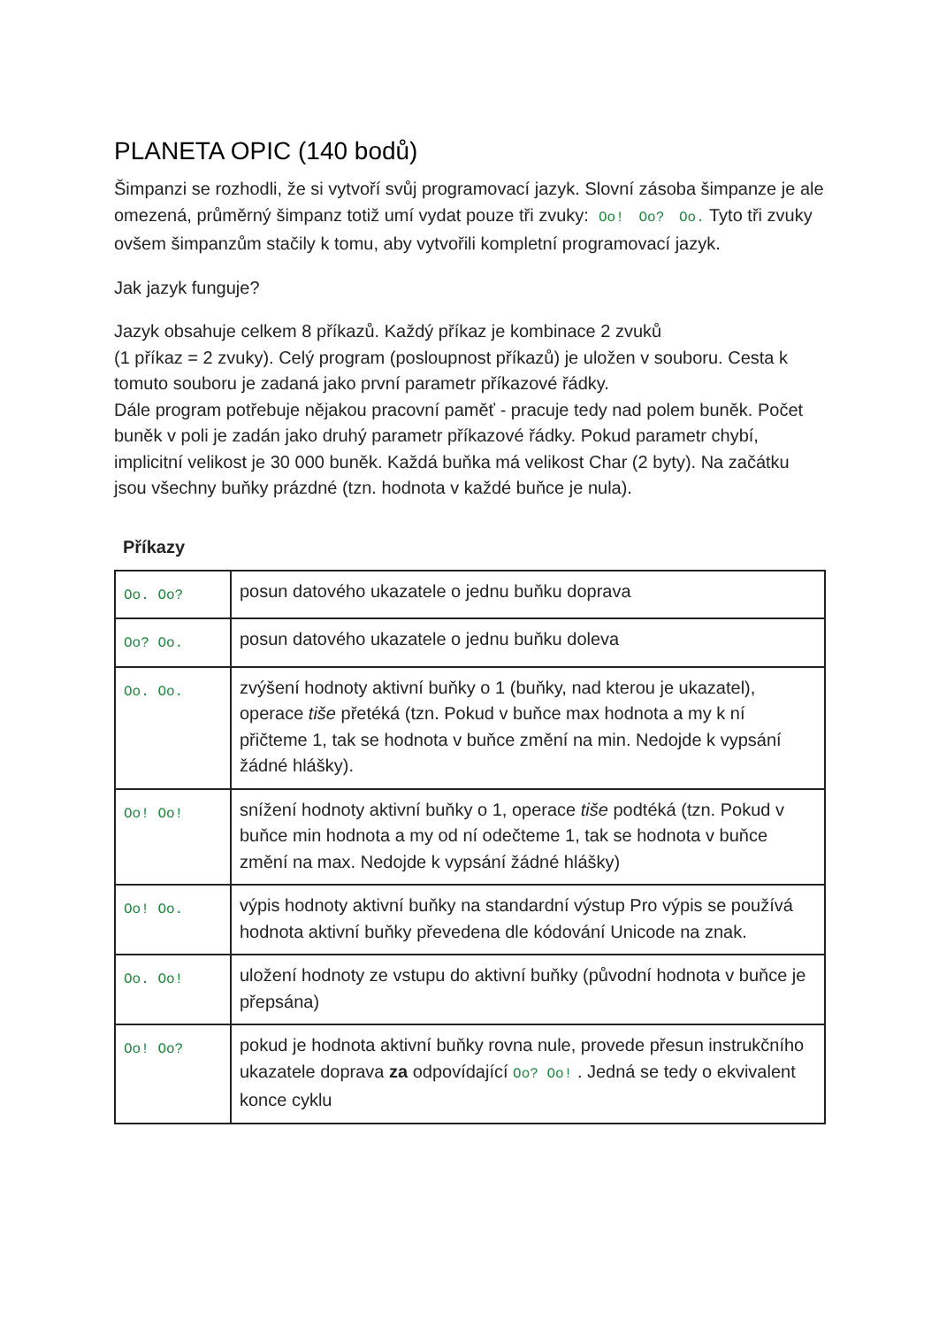PLANETA OPIC (140 bodů)
Šimpanzi se rozhodli, že si vytvoří svůj programovací jazyk. Slovní zásoba šimpanze je ale omezená, průměrný šimpanz totiž umí vydat pouze tři zvuky: Oo! Oo? Oo. Tyto tři zvuky ovšem šimpanzům stačily k tomu, aby vytvořili kompletní programovací jazyk.
Jak jazyk funguje?
Jazyk obsahuje celkem 8 příkazů. Každý příkaz je kombinace 2 zvuků
(1 příkaz = 2 zvuky). Celý program (posloupnost příkazů) je uložen v souboru. Cesta k tomuto souboru je zadaná jako první parametr příkazové řádky.
Dále program potřebuje nějakou pracovní paměť - pracuje tedy nad polem buněk. Počet buněk v poli je zadán jako druhý parametr příkazové řádky. Pokud parametr chybí, implicitní velikost je 30 000 buněk. Každá buňka má velikost Char (2 byty). Na začátku jsou všechny buňky prázdné (tzn. hodnota v každé buňce je nula).
Příkazy
| Oo. Oo? | posun datového ukazatele o jednu buňku doprava |
| Oo? Oo. | posun datového ukazatele o jednu buňku doleva |
| Oo. Oo. | zvýšení hodnoty aktivní buňky o 1 (buňky, nad kterou je ukazatel), operace tiše přetéká (tzn. Pokud v buňce max hodnota a my k ní přičteme 1, tak se hodnota v buňce změní na min. Nedojde k vypsání žádné hlášky). |
| Oo! Oo! | snížení hodnoty aktivní buňky o 1, operace tiše podtéká (tzn. Pokud v buňce min hodnota a my od ní odečteme 1, tak se hodnota v buňce změní na max. Nedojde k vypsání žádné hlášky) |
| Oo! Oo. | výpis hodnoty aktivní buňky na standardní výstup Pro výpis se používá hodnota aktivní buňky převedena dle kódování Unicode na znak. |
| Oo. Oo! | uložení hodnoty ze vstupu do aktivní buňky (původní hodnota v buňce je přepsána) |
| Oo! Oo? | pokud je hodnota aktivní buňky rovna nule, provede přesun instrukčního ukazatele doprava za odpovídající Oo? Oo! . Jedná se tedy o ekvivalent konce cyklu |